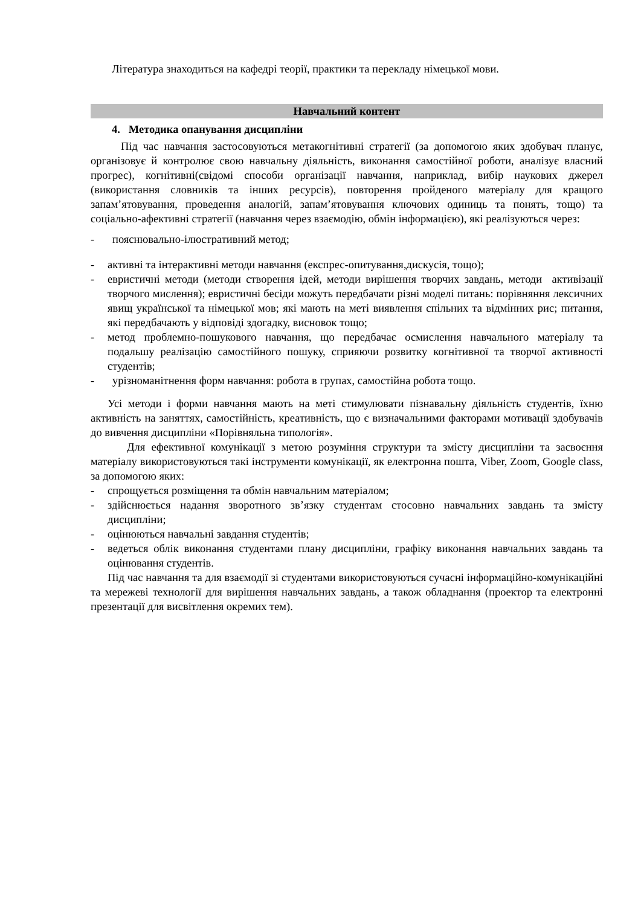Література знаходиться на кафедрі теорії, практики та перекладу німецької мови.
Навчальний контент
4. Методика опанування дисципліни
Під час навчання застосовуються метакогнітивні стратегії (за допомогою яких здобувач планує, організовує й контролює свою навчальну діяльність, виконання самостійної роботи, аналізує власний прогрес), когнітивні(свідомі способи організації навчання, наприклад, вибір наукових джерел (використання словників та інших ресурсів), повторення пройденого матеріалу для кращого запам’ятовування, проведення аналогій, запам’ятовування ключових одиниць та понять, тощо) та соціально-афективні стратегії (навчання через взаємодію, обмін інформацією), які реалізуються через:
- пояснювально-ілюстративний метод;
- активні та інтерактивні методи навчання (експрес-опитування,дискусія, тощо);
- евристичні методи (методи створення ідей, методи вирішення творчих завдань, методи активізації творчого мислення); евристичні бесіди можуть передбачати різні моделі питань: порівняння лексичних явищ української та німецької мов; які мають на меті виявлення спільних та відмінних рис; питання, які передбачають у відповіді здогадку, висновок тощо;
- метод проблемно-пошукового навчання, що передбачає осмислення навчального матеріалу та подальшу реалізацію самостійного пошуку, сприяючи розвитку когнітивної та творчої активності студентів;
- урізноманітнення форм навчання: робота в групах, самостійна робота тощо.
Усі методи і форми навчання мають на меті стимулювати пізнавальну діяльність студентів, їхню активність на заняттях, самостійність, креативність, що є визначальними факторами мотивації здобувачів до вивчення дисципліни «Порівняльна типологія».
Для ефективної комунікації з метою розуміння структури та змісту дисципліни та засвоєння матеріалу використовуються такі інструменти комунікації, як електронна пошта, Viber, Zoom, Google class, за допомогою яких:
- спрощується розміщення та обмін навчальним матеріалом;
- здійснюється надання зворотного зв’язку студентам стосовно навчальних завдань та змісту дисципліни;
- оцінюються навчальні завдання студентів;
- ведеться облік виконання студентами плану дисципліни, графіку виконання навчальних завдань та оцінювання студентів.
Під час навчання та для взаємодії зі студентами використовуються сучасні інформаційно-комунікаційні та мережеві технології для вирішення навчальних завдань, а також обладнання (проектор та електронні презентації для висвітлення окремих тем).